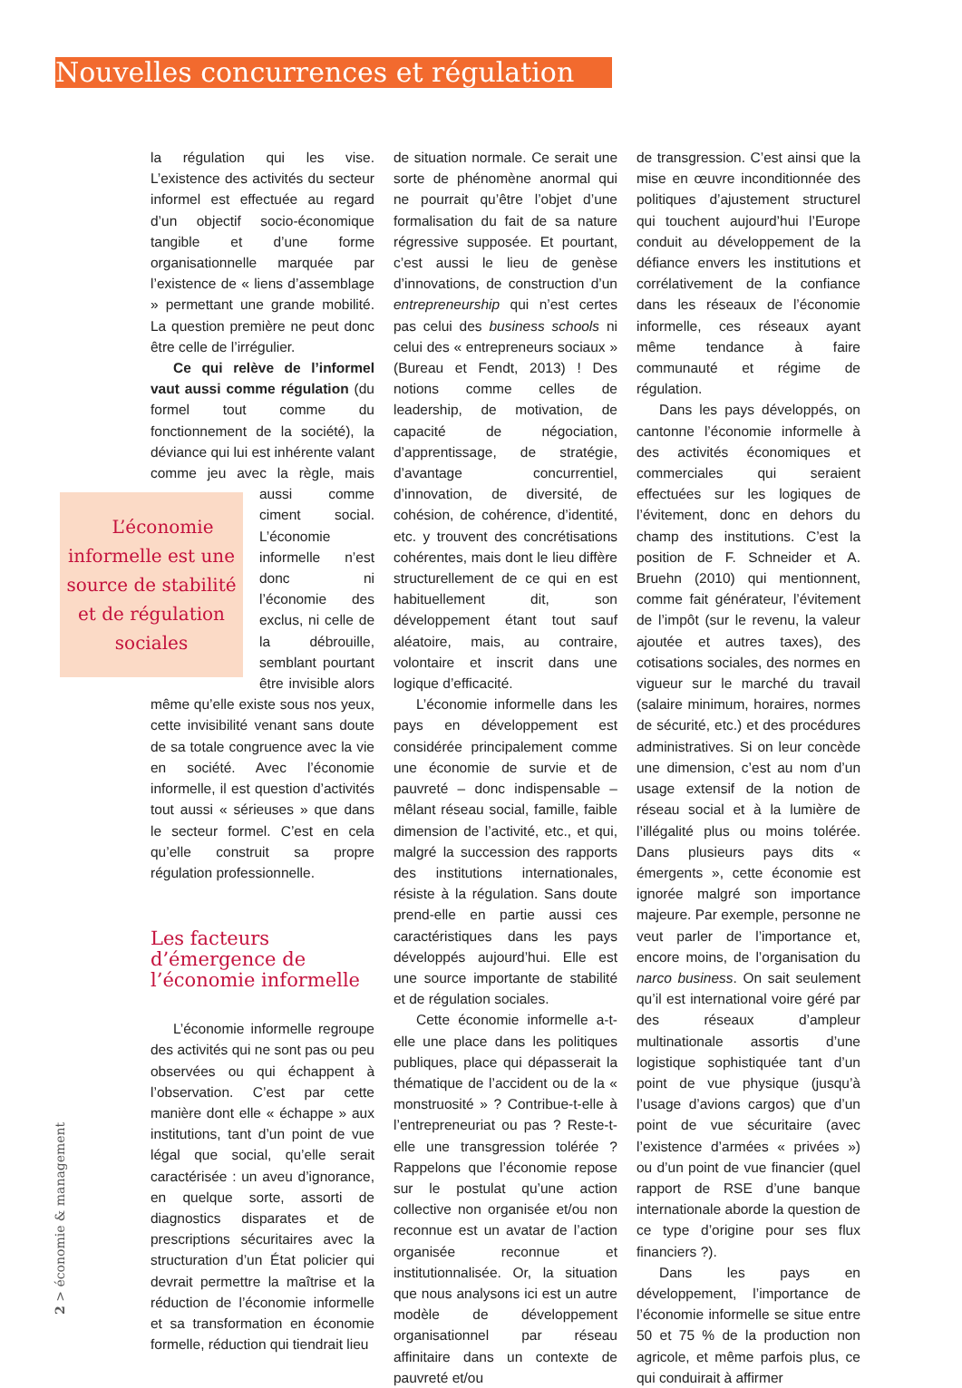Nouvelles concurrences et régulation
la régulation qui les vise. L’existence des activités du secteur informel est effectuée au regard d’un objectif socio-économique tangible et d’une forme organisationnelle marquée par l’existence de « liens d’assemblage » permettant une grande mobilité. La question première ne peut donc être celle de l’irrégulier.
Ce qui relève de l’informel vaut aussi comme régulation (du formel tout comme du fonctionnement de la société), la déviance qui lui est inhérente valant comme jeu avec la L’économie informelle est une source de stabilité et de régulation sociales règle, mais aussi comme ciment social. L’économie informelle n’est donc ni l’économie des exclus, ni celle de la débrouille, semblant pourtant être invisible alors même qu’elle existe sous nos yeux, cette invisibilité venant sans doute de sa totale congruence avec la vie en société. Avec l’économie informelle, il est question d’activités tout aussi « sérieuses » que dans le secteur formel. C’est en cela qu’elle construit sa propre régulation professionnelle.
Les facteurs d’émergence de l’économie informelle
L’économie informelle regroupe des activités qui ne sont pas ou peu observées ou qui échappent à l’observation. C’est par cette manière dont elle « échappe » aux institutions, tant d’un point de vue légal que social, qu’elle serait caractérisée : un aveu d’ignorance, en quelque sorte, assorti de diagnostics disparates et de prescriptions sécuritaires avec la structuration d’un État policier qui devrait permettre la maîtrise et la réduction de l’économie informelle et sa transformation en économie formelle, réduction qui tiendrait lieu
de situation normale. Ce serait une sorte de phénomène anormal qui ne pourrait qu’être l’objet d’une formalisation du fait de sa nature régressive supposée. Et pourtant, c’est aussi le lieu de genèse d’innovations, de construction d’un entrepreneurship qui n’est certes pas celui des business schools ni celui des « entrepreneurs sociaux » (Bureau et Fendt, 2013) ! Des notions comme celles de leadership, de motivation, de capacité de négociation, d’apprentissage, de stratégie, d’avantage concurrentiel, d’innovation, de diversité, de cohésion, de cohérence, d’identité, etc. y trouvent des concrétisations cohérentes, mais dont le lieu diffère structurellement de ce qui en est habituellement dit, son développement étant tout sauf aléatoire, mais, au contraire, volontaire et inscrit dans une logique d’efficacité.
L’économie informelle dans les pays en développement est considérée principalement comme une économie de survie et de pauvreté – donc indispensable – mêlant réseau social, famille, faible dimension de l’activité, etc., et qui, malgré la succession des rapports des institutions internationales, résiste à la régulation. Sans doute prend-elle en partie aussi ces caractéristiques dans les pays développés aujourd’hui. Elle est une source importante de stabilité et de régulation sociales.
Cette économie informelle a-t-elle une place dans les politiques publiques, place qui dépasserait la thématique de l’accident ou de la « monstruosité » ? Contribue-t-elle à l’entrepreneuriat ou pas ? Reste-t-elle une transgression tolérée ? Rappelons que l’économie repose sur le postulat qu’une action collective non organisée et/ou non reconnue est un avatar de l’action organisée reconnue et institutionnalisée. Or, la situation que nous analysons ici est un autre modèle de développement organisationnel par réseau affinitaire dans un contexte de pauvreté et/ou
de transgression. C’est ainsi que la mise en œuvre inconditionnée des politiques d’ajustement structurel qui touchent aujourd’hui l’Europe conduit au développement de la défiance envers les institutions et corrélativement de la confiance dans les réseaux de l’économie informelle, ces réseaux ayant même tendance à faire communauté et régime de régulation.
Dans les pays développés, on cantonne l’économie informelle à des activités économiques et commerciales qui seraient effectuées sur les logiques de l’évitement, donc en dehors du champ des institutions. C’est la position de F. Schneider et A. Bruehn (2010) qui mentionnent, comme fait générateur, l’évitement de l’impôt (sur le revenu, la valeur ajoutée et autres taxes), des cotisations sociales, des normes en vigueur sur le marché du travail (salaire minimum, horaires, normes de sécurité, etc.) et des procédures administratives. Si on leur concède une dimension, c’est au nom d’un usage extensif de la notion de réseau social et à la lumière de l’illégalité plus ou moins tolérée. Dans plusieurs pays dits « émergents », cette économie est ignorée malgré son importance majeure. Par exemple, personne ne veut parler de l’importance et, encore moins, de l’organisation du narco business. On sait seulement qu’il est international voire géré par des réseaux d’ampleur multinationale assortis d’une logistique sophistiquée tant d’un point de vue physique (jusqu’à l’usage d’avions cargos) que d’un point de vue sécuritaire (avec l’existence d’armées « privées ») ou d’un point de vue financier (quel rapport de RSE d’une banque internationale aborde la question de ce type d’origine pour ses flux financiers ?).
Dans les pays en développement, l’importance de l’économie informelle se situe entre 50 et 75 % de la production non agricole, et même parfois plus, ce qui conduirait à affirmer
2 > économie & management